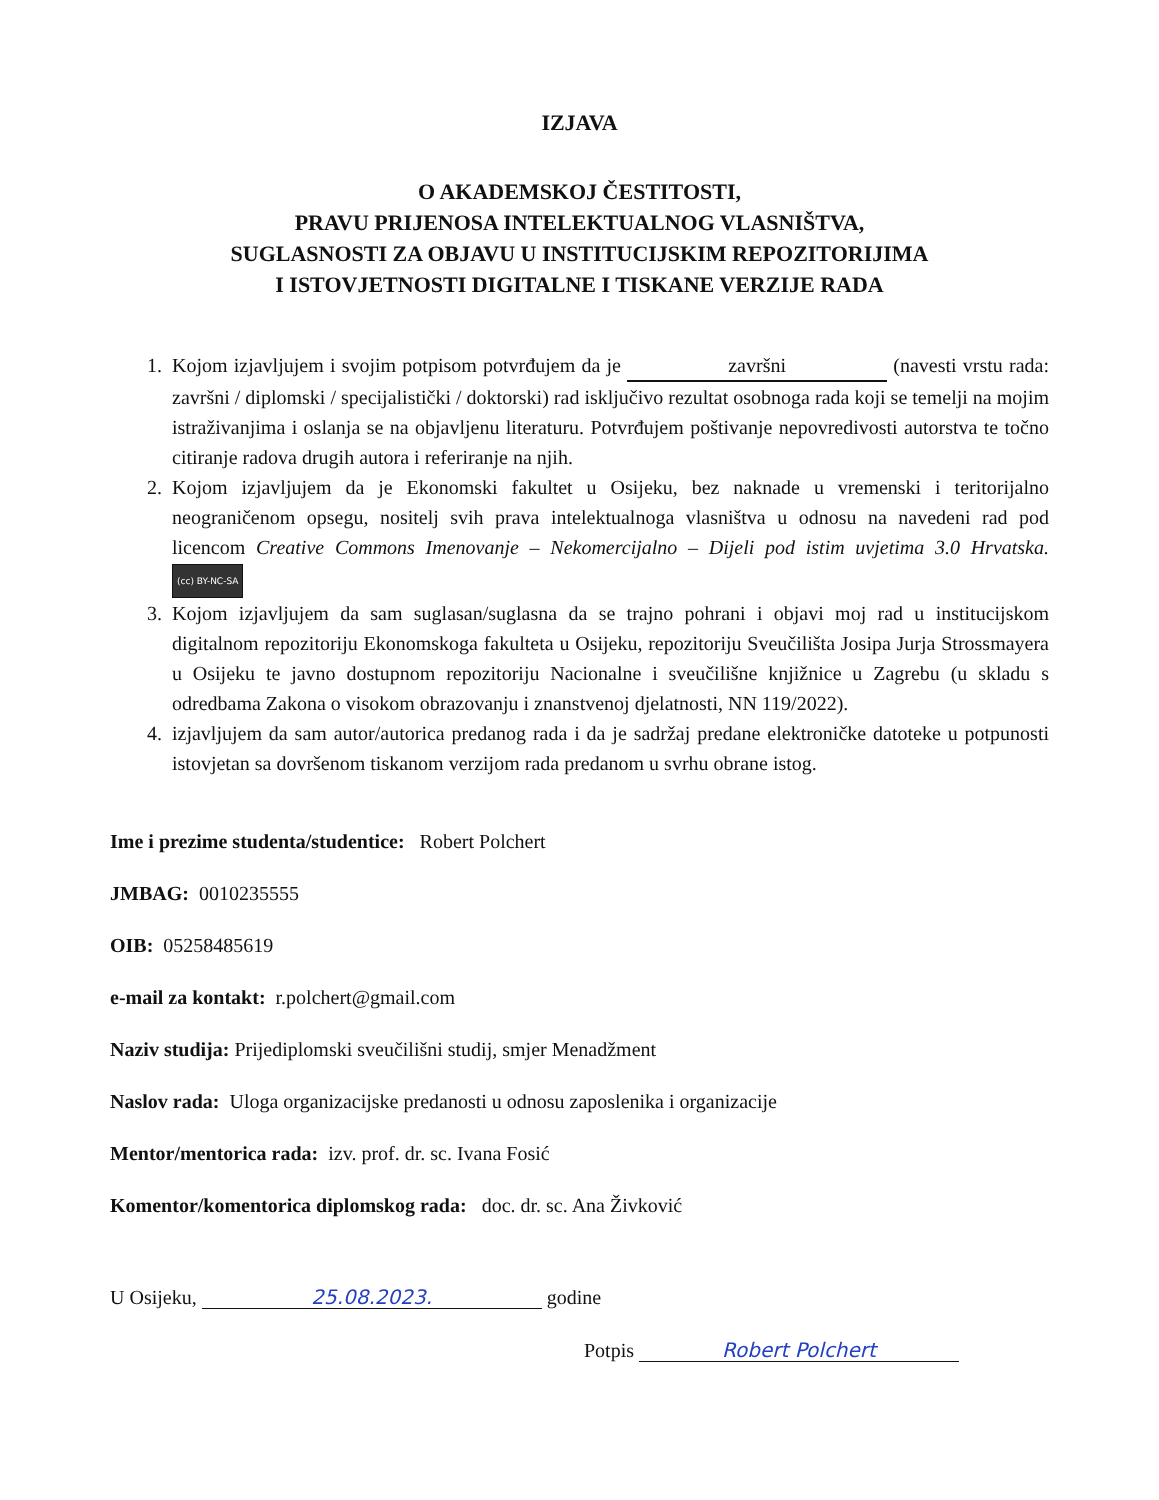IZJAVA
O AKADEMSKOJ ČESTITOSTI,
PRAVU PRIJENOSA INTELEKTUALNOG VLASNIŠTVA,
SUGLASNOSTI ZA OBJAVU U INSTITUCIJSKIM REPOZITORIJIMA
I ISTOVJETNOSTI DIGITALNE I TISKANE VERZIJE RADA
1. Kojom izjavljujem i svojim potpisom potvrđujem da je završni (navesti vrstu rada: završni / diplomski / specijalistički / doktorski) rad isključivo rezultat osobnoga rada koji se temelji na mojim istraživanjima i oslanja se na objavljenu literaturu. Potvrđujem poštivanje nepovredivosti autorstva te točno citiranje radova drugih autora i referiranje na njih.
2. Kojom izjavljujem da je Ekonomski fakultet u Osijeku, bez naknade u vremenski i teritorijalno neograničenom opsegu, nositelj svih prava intelektualnoga vlasništva u odnosu na navedeni rad pod licencom Creative Commons Imenovanje – Nekomercijalno – Dijeli pod istim uvjetima 3.0 Hrvatska. (cc) BY-NC-SA
3. Kojom izjavljujem da sam suglasan/suglasna da se trajno pohrani i objavi moj rad u institucijskom digitalnom repozitoriju Ekonomskoga fakulteta u Osijeku, repozitoriju Sveučilišta Josipa Jurja Strossmayera u Osijeku te javno dostupnom repozitoriju Nacionalne i sveučilišne knjižnice u Zagrebu (u skladu s odredbama Zakona o visokom obrazovanju i znanstvenoj djelatnosti, NN 119/2022).
4. izjavljujem da sam autor/autorica predanog rada i da je sadržaj predane elektroničke datoteke u potpunosti istovjetan sa dovršenom tiskanom verzijom rada predanom u svrhu obrane istog.
Ime i prezime studenta/studentice: Robert Polchert
JMBAG: 0010235555
OIB: 05258485619
e-mail za kontakt: r.polchert@gmail.com
Naziv studija: Prijediplomski sveučilišni studij, smjer Menadžment
Naslov rada: Uloga organizacijske predanosti u odnosu zaposlenika i organizacije
Mentor/mentorica rada: izv. prof. dr. sc. Ivana Fosić
Komentor/komentorica diplomskog rada: doc. dr. sc. Ana Živković
U Osijeku, 25.08.2023. godine
Potpis Robert Polchert